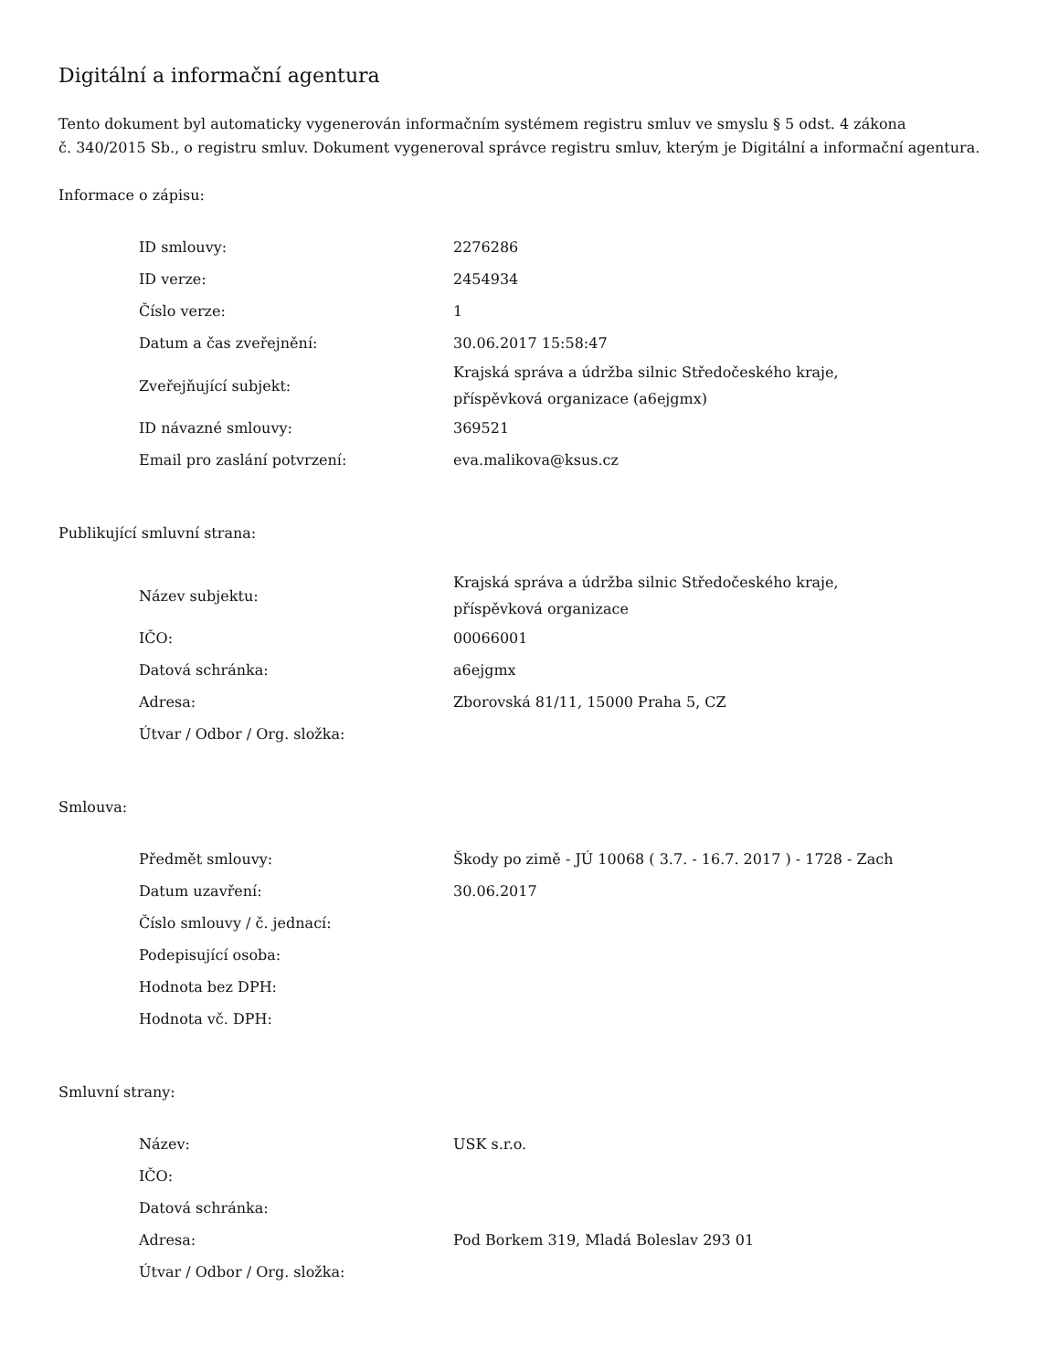Digitální a informační agentura
Tento dokument byl automaticky vygenerován informačním systémem registru smluv ve smyslu § 5 odst. 4 zákona
č. 340/2015 Sb., o registru smluv. Dokument vygeneroval správce registru smluv, kterým je Digitální a informační agentura.
Informace o zápisu:
| ID smlouvy: | 2276286 |
| ID verze: | 2454934 |
| Číslo verze: | 1 |
| Datum a čas zveřejnění: | 30.06.2017 15:58:47 |
| Zveřejňující subjekt: | Krajská správa a údržba silnic Středočeského kraje, příspěvková organizace (a6ejgmx) |
| ID návazné smlouvy: | 369521 |
| Email pro zaslání potvrzení: | eva.malikova@ksus.cz |
Publikující smluvní strana:
| Název subjektu: | Krajská správa a údržba silnic Středočeského kraje, příspěvková organizace |
| IČO: | 00066001 |
| Datová schránka: | a6ejgmx |
| Adresa: | Zborovská 81/11, 15000 Praha 5, CZ |
| Útvar / Odbor / Org. složka: | |
Smlouva:
| Předmět smlouvy: | Škody po zimě - JÚ 10068 ( 3.7. - 16.7. 2017 ) - 1728 - Zach |
| Datum uzavření: | 30.06.2017 |
| Číslo smlouvy / č. jednací: | |
| Podepisující osoba: | |
| Hodnota bez DPH: | |
| Hodnota vč. DPH: | |
Smluvní strany:
| Název: | USK s.r.o. |
| IČO: | |
| Datová schránka: | |
| Adresa: | Pod Borkem 319, Mladá Boleslav 293 01 |
| Útvar / Odbor / Org. složka: | |